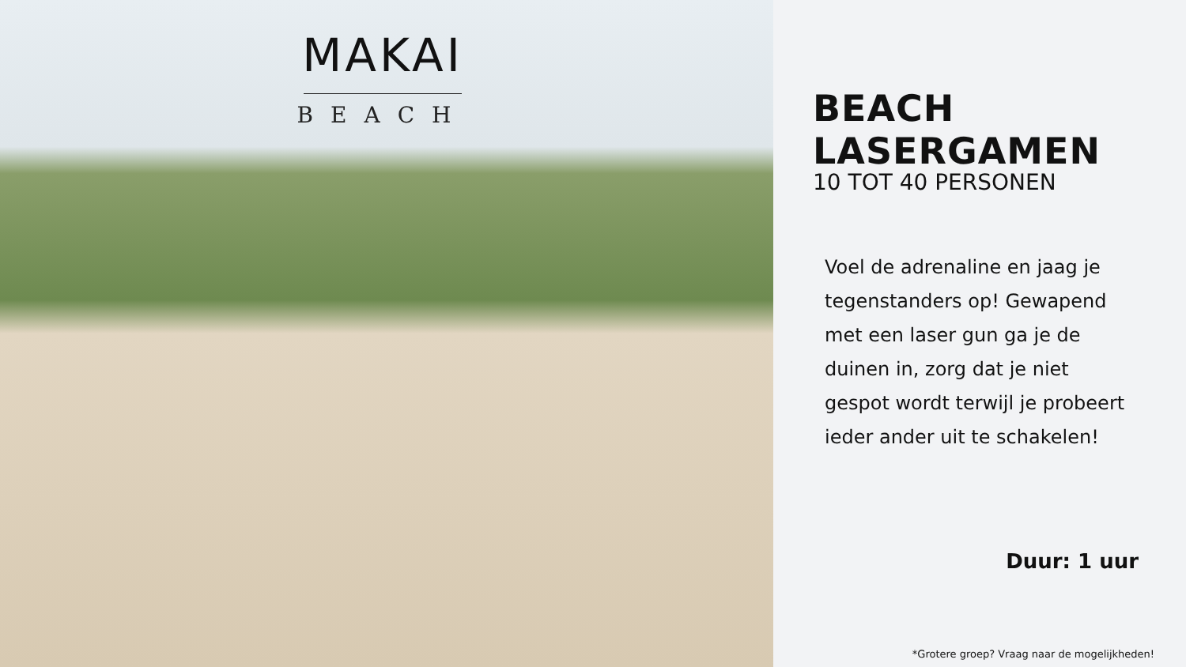MAKAI
BEACH
BEACH LASERGAMEN
10 TOT 40 PERSONEN
Voel de adrenaline en jaag je tegenstanders op! Gewapend met een laser gun ga je de duinen in, zorg dat je niet gespot wordt terwijl je probeert ieder ander uit te schakelen!
Duur: 1 uur
*Grotere groep? Vraag naar de mogelijkheden!